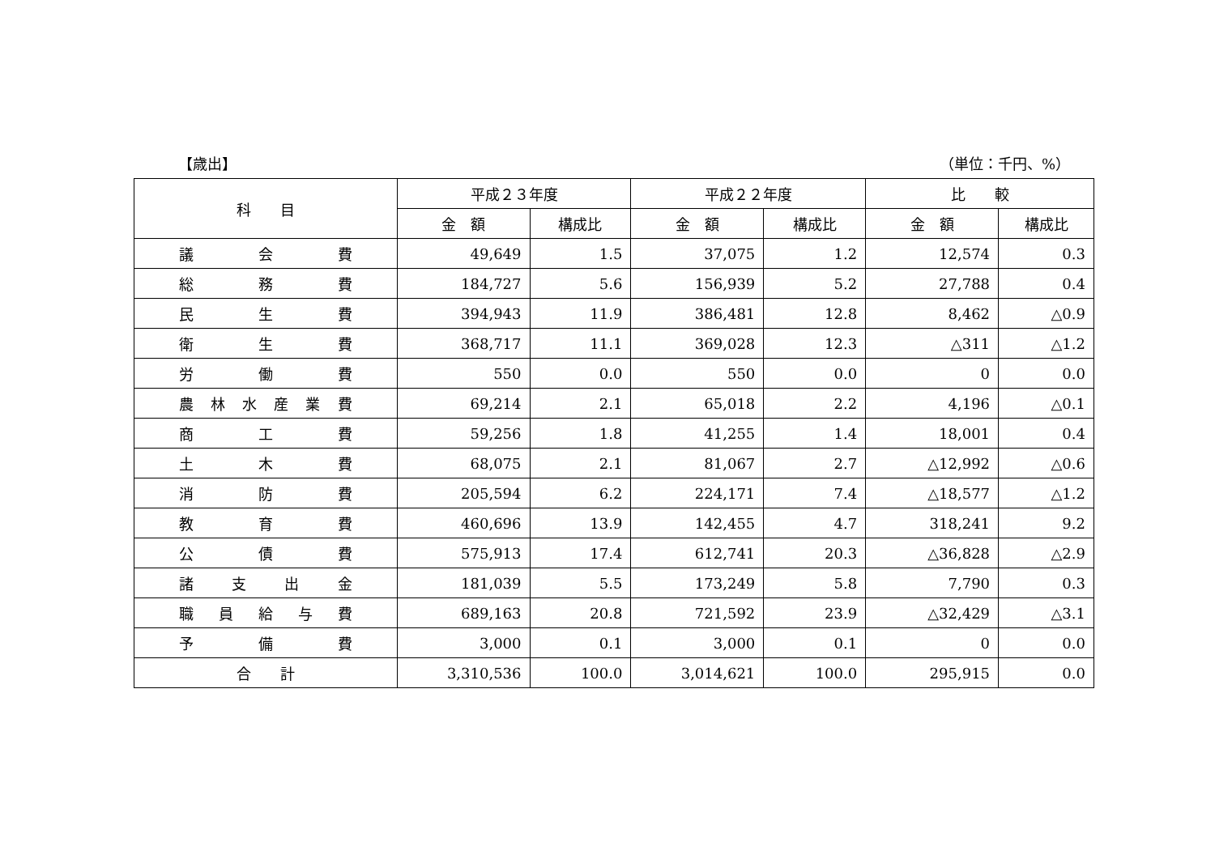【歳出】 （単位：千円、%）
| 科 目 | 平成２３年度 | | 平成２２年度 | | 比 較 | |
| --- | --- | --- | --- | --- | --- | --- |
| | 金 額 | 構成比 | 金 額 | 構成比 | 金 額 | 構成比 |
| 議 会 費 | 49,649 | 1.5 | 37,075 | 1.2 | 12,574 | 0.3 |
| 総 務 費 | 184,727 | 5.6 | 156,939 | 5.2 | 27,788 | 0.4 |
| 民 生 費 | 394,943 | 11.9 | 386,481 | 12.8 | 8,462 | △0.9 |
| 衛 生 費 | 368,717 | 11.1 | 369,028 | 12.3 | △311 | △1.2 |
| 労 働 費 | 550 | 0.0 | 550 | 0.0 | 0 | 0.0 |
| 農 林 水 産 業 費 | 69,214 | 2.1 | 65,018 | 2.2 | 4,196 | △0.1 |
| 商 工 費 | 59,256 | 1.8 | 41,255 | 1.4 | 18,001 | 0.4 |
| 土 木 費 | 68,075 | 2.1 | 81,067 | 2.7 | △12,992 | △0.6 |
| 消 防 費 | 205,594 | 6.2 | 224,171 | 7.4 | △18,577 | △1.2 |
| 教 育 費 | 460,696 | 13.9 | 142,455 | 4.7 | 318,241 | 9.2 |
| 公 債 費 | 575,913 | 17.4 | 612,741 | 20.3 | △36,828 | △2.9 |
| 諸 支 出 金 | 181,039 | 5.5 | 173,249 | 5.8 | 7,790 | 0.3 |
| 職 員 給 与 費 | 689,163 | 20.8 | 721,592 | 23.9 | △32,429 | △3.1 |
| 予 備 費 | 3,000 | 0.1 | 3,000 | 0.1 | 0 | 0.0 |
| 合 計 | 3,310,536 | 100.0 | 3,014,621 | 100.0 | 295,915 | 0.0 |